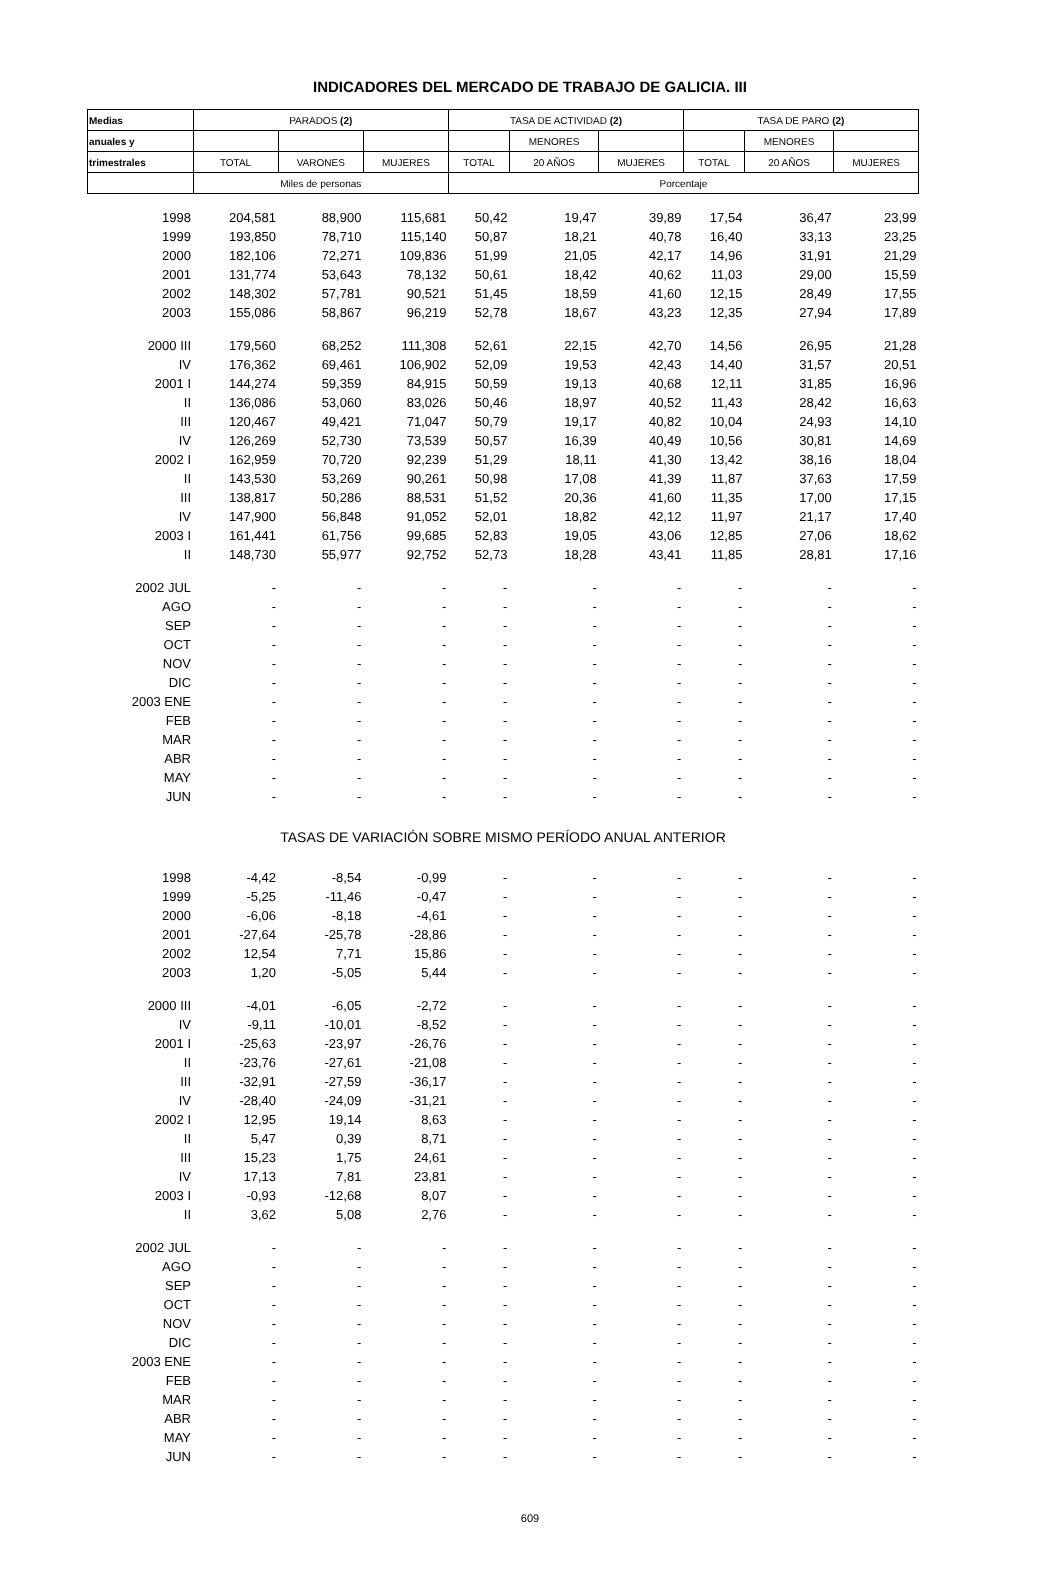INDICADORES DEL MERCADO DE TRABAJO DE GALICIA. III
| Medias | PARADOS (2) | | | TASA DE ACTIVIDAD (2) | | | TASA DE PARO (2) | | |
| --- | --- | --- | --- | --- | --- | --- | --- | --- | --- |
| anuales y | | | | | MENORES | | | MENORES | |
| trimestrales | TOTAL | VARONES | MUJERES | TOTAL | 20 AÑOS | MUJERES | TOTAL | 20 AÑOS | MUJERES |
| | Miles de personas | | | Porcentaje | | | | | |
| 1998 | 204,581 | 88,900 | 115,681 | 50,42 | 19,47 | 39,89 | 17,54 | 36,47 | 23,99 |
| 1999 | 193,850 | 78,710 | 115,140 | 50,87 | 18,21 | 40,78 | 16,40 | 33,13 | 23,25 |
| 2000 | 182,106 | 72,271 | 109,836 | 51,99 | 21,05 | 42,17 | 14,96 | 31,91 | 21,29 |
| 2001 | 131,774 | 53,643 | 78,132 | 50,61 | 18,42 | 40,62 | 11,03 | 29,00 | 15,59 |
| 2002 | 148,302 | 57,781 | 90,521 | 51,45 | 18,59 | 41,60 | 12,15 | 28,49 | 17,55 |
| 2003 | 155,086 | 58,867 | 96,219 | 52,78 | 18,67 | 43,23 | 12,35 | 27,94 | 17,89 |
| 2000 III | 179,560 | 68,252 | 111,308 | 52,61 | 22,15 | 42,70 | 14,56 | 26,95 | 21,28 |
| IV | 176,362 | 69,461 | 106,902 | 52,09 | 19,53 | 42,43 | 14,40 | 31,57 | 20,51 |
| 2001 I | 144,274 | 59,359 | 84,915 | 50,59 | 19,13 | 40,68 | 12,11 | 31,85 | 16,96 |
| II | 136,086 | 53,060 | 83,026 | 50,46 | 18,97 | 40,52 | 11,43 | 28,42 | 16,63 |
| III | 120,467 | 49,421 | 71,047 | 50,79 | 19,17 | 40,82 | 10,04 | 24,93 | 14,10 |
| IV | 126,269 | 52,730 | 73,539 | 50,57 | 16,39 | 40,49 | 10,56 | 30,81 | 14,69 |
| 2002 I | 162,959 | 70,720 | 92,239 | 51,29 | 18,11 | 41,30 | 13,42 | 38,16 | 18,04 |
| II | 143,530 | 53,269 | 90,261 | 50,98 | 17,08 | 41,39 | 11,87 | 37,63 | 17,59 |
| III | 138,817 | 50,286 | 88,531 | 51,52 | 20,36 | 41,60 | 11,35 | 17,00 | 17,15 |
| IV | 147,900 | 56,848 | 91,052 | 52,01 | 18,82 | 42,12 | 11,97 | 21,17 | 17,40 |
| 2003 I | 161,441 | 61,756 | 99,685 | 52,83 | 19,05 | 43,06 | 12,85 | 27,06 | 18,62 |
| II | 148,730 | 55,977 | 92,752 | 52,73 | 18,28 | 43,41 | 11,85 | 28,81 | 17,16 |
| 2002 JUL | - | - | - | - | - | - | - | - | - |
| AGO | - | - | - | - | - | - | - | - | - |
| SEP | - | - | - | - | - | - | - | - | - |
| OCT | - | - | - | - | - | - | - | - | - |
| NOV | - | - | - | - | - | - | - | - | - |
| DIC | - | - | - | - | - | - | - | - | - |
| 2003 ENE | - | - | - | - | - | - | - | - | - |
| FEB | - | - | - | - | - | - | - | - | - |
| MAR | - | - | - | - | - | - | - | - | - |
| ABR | - | - | - | - | - | - | - | - | - |
| MAY | - | - | - | - | - | - | - | - | - |
| JUN | - | - | - | - | - | - | - | - | - |
| TASAS DE VARIACIÓN SOBRE MISMO PERÍODO ANUAL ANTERIOR | | | | | | | | | |
| 1998 | -4,42 | -8,54 | -0,99 | - | - | - | - | - | - |
| 1999 | -5,25 | -11,46 | -0,47 | - | - | - | - | - | - |
| 2000 | -6,06 | -8,18 | -4,61 | - | - | - | - | - | - |
| 2001 | -27,64 | -25,78 | -28,86 | - | - | - | - | - | - |
| 2002 | 12,54 | 7,71 | 15,86 | - | - | - | - | - | - |
| 2003 | 1,20 | -5,05 | 5,44 | - | - | - | - | - | - |
| 2000 III | -4,01 | -6,05 | -2,72 | - | - | - | - | - | - |
| IV | -9,11 | -10,01 | -8,52 | - | - | - | - | - | - |
| 2001 I | -25,63 | -23,97 | -26,76 | - | - | - | - | - | - |
| II | -23,76 | -27,61 | -21,08 | - | - | - | - | - | - |
| III | -32,91 | -27,59 | -36,17 | - | - | - | - | - | - |
| IV | -28,40 | -24,09 | -31,21 | - | - | - | - | - | - |
| 2002 I | 12,95 | 19,14 | 8,63 | - | - | - | - | - | - |
| II | 5,47 | 0,39 | 8,71 | - | - | - | - | - | - |
| III | 15,23 | 1,75 | 24,61 | - | - | - | - | - | - |
| IV | 17,13 | 7,81 | 23,81 | - | - | - | - | - | - |
| 2003 I | -0,93 | -12,68 | 8,07 | - | - | - | - | - | - |
| II | 3,62 | 5,08 | 2,76 | - | - | - | - | - | - |
| 2002 JUL | - | - | - | - | - | - | - | - | - |
| AGO | - | - | - | - | - | - | - | - | - |
| SEP | - | - | - | - | - | - | - | - | - |
| OCT | - | - | - | - | - | - | - | - | - |
| NOV | - | - | - | - | - | - | - | - | - |
| DIC | - | - | - | - | - | - | - | - | - |
| 2003 ENE | - | - | - | - | - | - | - | - | - |
| FEB | - | - | - | - | - | - | - | - | - |
| MAR | - | - | - | - | - | - | - | - | - |
| ABR | - | - | - | - | - | - | - | - | - |
| MAY | - | - | - | - | - | - | - | - | - |
| JUN | - | - | - | - | - | - | - | - | - |
609